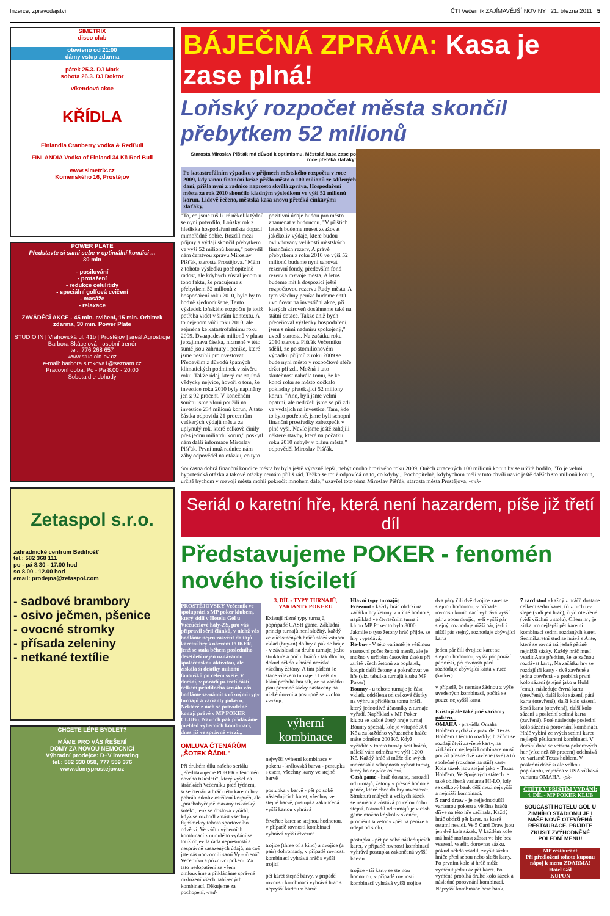Inzerce, zpravodajství ČTI Večerník ZAJÍMAVĚJŠÍ NOVINY 21. března 2011 5
SIMETRIX
disco club
otevřeno od 21:00
dámy vstup zdarma
pátek 25.3. DJ Mark
sobota 26.3. DJ Doktor
víkendová akce
KŘÍDLA
Finlandia Cranberry vodka & RedBull
FINLANDIA Vodka of Finland 34 Kč Red Bull
www.simetrix.cz
Komenského 16, Prostějov
POWER PLATE
Představte si sami sebe v optimální kondici ...
30 min
- posilování
- protažení
- redukce celulitidy
- speciální golfová cvičení
- masáže
- relaxace
ZAVÁDĚCÍ AKCE - 45 min. cvičení, 15 min. Orbitrek zdarma, 30 min. Power Plate
STUDIO IN | Vrahovická ul. 41b | Prostějov | areál Agrostroje
Barbora Skácelová - osobní trenér
tel.: 776 268 657
www.studioin-pv.cz
e-mail: barbora.simkova1@seznam.cz
Pracovní doba: Po - Pá 8.00 - 20.00
Sobota dle dohody
Zetaspol s.r.o.
zahradnické centrum Bedihošť
tel.: 582 368 111
po - pá 8.30 - 17.00 hod
so 8.00 - 12.00 hod
email: prodejna@zetaspol.com
- sadbové brambory
- osivo ječmen, pšenice
- ovocné stromky
- přísada zeleniny
- netkané textílie
CHCETE LÉPE BYDLET?
MÁME PRO VÁS ŘEŠENÍ
DOMY ZA NOVOU NEMOCNICÍ
Výhradní prodejce: D+V investing
tel.: 582 330 058, 777 559 376
www.domyprostejov.cz
BÁJEČNÁ ZPRÁVA: Kasa je zase plná!
Loňský rozpočet města skončil přebytkem 52 milionů
Starosta Miroslav Pišťák má důvod k optimismu. Městská kasa zase po roce přetéká zlaťáky!
Po katastrofálním výpadku v příjmech městského rozpočtu v roce 2009, kdy vinou finanční krize přišlo město o 100 milionů ze sdílených daní, přišla nyní z radnice naprosto skvělá zpráva. Hospodaření města za rok 2010 skončilo kladným výsledkem ve výši 52 milionů korun. Lidově řečeno, městská kasa znovu přetéká cinkavými zlaťáky.
"To, co jsme tušili už několik týdnů se nyní potvrdilo. Loňský rok z hlediska hospodaření města dopadl mimořádně dobře. Rozdíl mezi příjmy a výdaji skončil přebytkem ve výši 52 milionů korun," potvrdil nám čerstvou zprávu Miroslav Pišťák, starosta Prostějova. "Mám z tohoto výsledku pochopitelně radost, ale kdybych zůstal jenom u toho faktu, že pracujeme s přebytkem 52 milionů z hospodaření roku 2010, bylo by to hodně zjednodušené. Tento výsledek loňského rozpočtu je totiž potřeba vidět v širším kontextu. A to nejenom vůči roku 2010, ale zejména ke katastrofálnímu roku 2009. Dvaapadesát milionů v plusu je zajímavá částka, nicméně v této sumě jsou zahrnuty i peníze, které jsme nestihli proinvestovat. Především z důvodů špatných klimatických podmínek v závěru roku. Takže údaj, který mě zajímá vždycky nejvíce, hovoří o tom, že investice roku 2010 byly naplněny jen z 92 procent. V konečném součtu jsme vloni použili na investice 234 milionů korun. A tato částka odpovídá 21 procentům veškerých výdajů města za uplynulý rok, které celkově činily přes jednu miliardu korun," poskytl nám další informace Miroslav Pišťák. První muž radnice nám záhy odpověděl na otázku, co tyto pozitivní údaje budou pro město znamenat v budoucnu. "V příštích letech budeme muset zvažovat jakékoliv výdaje, které budou ovlivňovány velikostí městských finančních rezerv. A právě přebytkem z roku 2010 ve výši 52 milionů budeme nyní sanovat rezervní fondy, především fond rezerv a rozvoje města. A letos budeme mít k dospozici ještě rozpočtovou rezervu Rady města. A tyto všechny peníze budeme chtít uvolňovat na investiční akce, při kterých zároveň dosáhneme také na státní dotace. Takže aniž bych přeceňoval výsledky hospodaření, jsem s nimi nadmíru spokojený," uvedl starosta. Na začátku roku 2010 starosta Pišťák Večerníku sdělil, že po stomilionovém výpadku příjmů z roku 2009 se bude nyní město v rozpočtové sféře držet při zdi. Možná i tato skutečnost nahrála tomu, že ke konci roku se město dočkalo pokladny přetékající 52 miliony korun. "Ano, byli jsme velmi opatrní, ale nedrželi jsme se při zdi ve výdajích na investice. Tam, kde to bylo potřebné, jsme byli schopni finanční prostředky zabezpečit v plné výši. Navíc jsme ještě zahájili některé stavby, které na počátku roku 2010 nebyly v plánu města," odpověděl Miroslav Pišťák.
Současná dobrá finanční kondice města by byla ještě výrazně lepší, nebýt onoho hrozivého roku 2009. Oněch ztracených 100 milionů korun by se určitě hodilo. "To je velmi hypotetická otázka a takové otázky nemám příliš rád. Těžko se totiž odpovídá na to, co kdyby... Pochopitelně, kdybychom měli v tuto chvíli navíc ještě dalších sto milionů korun, určitě bychom v rozvoji města mohli pokročit mnohem dále," uzavřel toto téma Miroslav Pišťák, starosta města Prostějova. -mik-
Seriál o karetní hře, která není hazardem, píše již třetí díl
Představujeme POKER - fenomén nového tisíciletí
PROSTĚJOVSKÝ Večerník ve spolupráci s MP poker klubem, který sídlí v Hotelu Gól u Víceúčelové haly-ZS, pro vás připravil sérii článků, v nichž vás hodláme nejen zasvětit do tajů karetní hry s názvem POKER, jenž se stala během posledního desetiletí nejen uznávanou společenskou aktivitou, ale získala si desítky milionů fanoušků po celém světě. V dnešní, v pořadí již třetí části celkem pětidílného seriálu vás hodláme seznámit s různými typy turnajů a varianty pokeru. Některé z nich se pravidelně konají právě v MP POKER CLUBu. Navr ch pak přidáváme přehled výherních kombinací, dnes již ve správné verzi...
OMLUVA ČTENÁŘŮM „ŠOTEK ŘÁDIL"
Při druhém dílu našeho seriálu „Představujeme POKER - fenomén nového tisíciletí", který vyšel na stránkách Večerníku před týdnem, si se čtenáři a hráči této karetní hry pohráli nikoliv ostřílení krupiéři, ale „prachobyčejně mazaný tiskařský šotek", jenž se doslova vyřádil, když se rozhodl zmást všechny fajnšmekry tohoto sportovního odvětví. Ve výčtu výherních kombinací z minulého vydání se totiž objevila řada nepřesností a nesprávně zasazených údajů, na což jste nás upozornili sami Vy – čtenáři Večerníku a příznivci pokeru. Za tato nedopatření se všem omlouváme a přikládáme správné rozložení všech nabízených kombinací. Děkujeme za pochopení. -red-
3. DÍL - TYPY TURNAJŮ, VARIANTY POKERU
Existují různé typy turnajů, popřípadě CASH game. Základní princip turnajů není složitý, každý ze zúčastněných hráčů složí vstupní vklad (buy-in) do hry a pak se hraje - v závislosti na druhu turnaje, je.ho struktuře a počtu hráčů - tak dlouho, dokud někdo z hráčů nezíská všechny žetony. A tím pádem se stane vítězem turnaje. U většiny klání probíhá hra tak, že na začátku jsou povinné sázky nastaveny na nízké úrovni a postupně se zvolna zvyšují.
výherní kombinace
nejvyšší výherní kombinace v pokeru - královská barva - postupka s esem, všechny karty ve stejné barvě
postupka v barvě - pět po sobě následujících karet, všechny ve stejné barvě, postupka zakončená vyšší kartou vyhrává
čtveřice karet se stejnou hodnotou, v případě rovnosti kombinací vyhrává vyšší čtveřice
trojice (three of a kind) a dvojice (a pair) dohromady, v případě rovnosti kombinací vyhrává hráč s vyšší trojicí
pět karet stejné barvy, v případě rovnosti kombinací vyhrává hráč s nejvyšší kartou v barvě
Hlavní typy turnajů:
Freezout - každý hráč obdrží na začátku hry žetony v určité hodnotě, například ve čtvrtečním turnaji klubu MP Poker to bylo 8000. Jakmile o tyto žetony hráč přijde, ze hry vypadává.
Re-buy - V této variantě je většinou startovní počet žetonů menší, ale je možno v určitém časovém úseku při ztrátě všech žetonů za poplatek, koupit další žetony a pokračovat ve hře (viz. tabulka turnajů klubu MP Poker)
Bounty - u tohoto turnaje je část vkladu oddělena od celkové částky na výhru a přidělena tomu hráči, který jednotlivé účastníky z turnaje vyřadí. Například v MP Poker klubu se každé úterý hraje turnaj Bounty special, kde je vstupné 300 Kč a za každého vyřazeného hráče máte odměnu 200 Kč. Když vyřadíte v tomto turnaji šest hráčů, náleží vám odměna ve výši 1200 Kč. Každý hráč si může dle svých možností a schopností vybrat turnaj, který ho nejvíce osloví.
Cash game - hráč dostane, narozdíl od turnajů, žetony v přesné hodnotě peněz, které chce do hry investovat. Struktura malých a velkých sázek se nemění a zůstává po celou dobu stejná. Narozdíl od turnajů je v cash game možno kdykoliv skončit, proměnit si žetony zpět na peníze a odejít od stolu.
postupka - pět po sobě následujících karet, v případě rovnosti kombinací vyhrává postupka zakončená vyšší kartou
trojice - tři karty se stejnou hodnotou, v případě rovnosti kombinací vyhrává vyšší trojice
dva páry čili dvě dvojice karet se stejnou hodnotou, v případě rovnosti kombinací vyhrává vyšší pár z obou dvojic, je-li vyšší pár stejný, rozhoduje nižší pár, je-li i nižší pár stejný, rozhoduje zbývající karta
jeden pár čili dvojice karet se stejnou hodnotou, vyšší pár poráží pár nižší, při rovnosti párů rozhoduje zbývající karta v ruce (kicker)
v případě, že nemáte žádnou z výše uvedených kombinací, počítá se pouze nejvyšší karta
Existují ale také jiné varianty pokeru...
OMAHA - pravidla Omaha Hold'em vychází z pravidel Texas Hold'em s těmito rozdíly: hráčům se rozdají čtyři zavřené karty, na získání co nejlepší kombinace musí použít přesně dvě zavřené (své) a tři společné (rozdané na stůl) karty. Kola sázek jsou stejné jako v Texas Hold'em. Ve Spojených státech je také oblíbená varianta HI-LO, kdy se celkový bank dělí mezi nejvyšší a nejnižší kombinaci.
5 card draw - je nejjednodušší variantou pokeru a většina hráčů dříve na této hře začínala. Každý hráč obdrží pět karet, na které ostatní nevidí. Ve 5 Card Draw jsou jen dvě kola sázek. V každém kole má hráč možnost zůstat ve hře bez vsazení, vsadit, dorovnat sázku, pokud někdo vsadil, zvýšit sázku hráče před sebou nebo složit karty. Po prvním kole si hráč může vyměnit jednu až pět karet. Po výměně probíhá druhé kolo sázek a následné porovnání kombinací. Nejvyšší kombinace bere bank.
7 card stud - každý z hráčů dostane celkem sedm karet, tři z nich tzv. slepé (vidí jen hráč), čtyři otevřené (vidí všichni u stolu). Cílem hry je získat co nejlepší pětikaretní kombinaci sedmi rozdaných karet. Sedmikaretní stud se hrává s Ante, které se rovná asi jedné pětině nejnižší sázky. Každý hráč musí vsadit Ante předtím, že se začnou rozdávat karty. Na začátku hry se rozdají tři karty - dvě zavřené a jedna otevřená - a probíhá první kolo sázení (stejné jako u Hold´emu), následuje čtvrtá karta (otevřená), další kolo sázení, pátá karta (otevřená), další kolo sázení, šestá karta (otevřená), další kolo sázení a poslední sedmá karta (zavřená). Poté následuje poslední kolo sázení a porovnání kombinací. Hráč vybírá ze svých sedmi karet nejlepší pětikaretní kombinaci. V dnešní době se většina pokerových her (více než 80 procent) odehrává ve variantě Texas holdem. V poslední době si ale velkou popularitu, zejména v USA získává varianta OMAHA. -pk-
ČTĚTE V PŘÍŠTÍM VYDÁNÍ:
4. DÍL - MP POKER KLUB
SOUČÁSTÍ HOTELU GÓL U ZIMNÍHO STADIONU JE I NAŠE NOVĚ OTEVŘENÁ RESTAURACE. PŘIJĎTE ZKUSIT ZVÝHODNĚNÉ POLEDNÍ MENU!
MP restaurant
Při předložení tohoto kuponu nápoj k menu ZDARMA!
Hotel Gól
KUPON